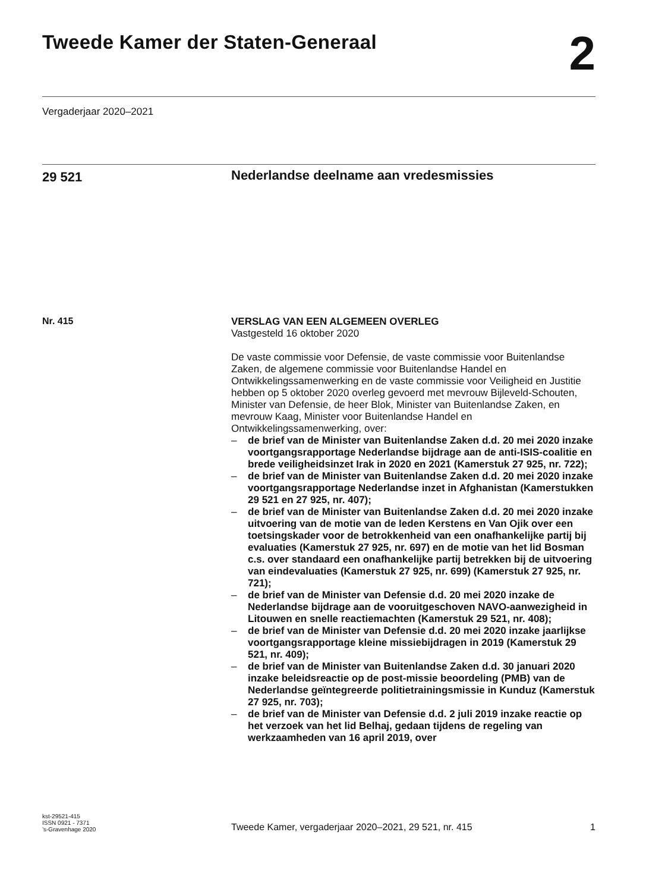Tweede Kamer der Staten-Generaal
2
Vergaderjaar 2020–2021
29 521
Nederlandse deelname aan vredesmissies
Nr. 415
VERSLAG VAN EEN ALGEMEEN OVERLEG
Vastgesteld 16 oktober 2020
De vaste commissie voor Defensie, de vaste commissie voor Buitenlandse Zaken, de algemene commissie voor Buitenlandse Handel en Ontwikkelingssamenwerking en de vaste commissie voor Veiligheid en Justitie hebben op 5 oktober 2020 overleg gevoerd met mevrouw Bijleveld-Schouten, Minister van Defensie, de heer Blok, Minister van Buitenlandse Zaken, en mevrouw Kaag, Minister voor Buitenlandse Handel en Ontwikkelingssamenwerking, over:
– de brief van de Minister van Buitenlandse Zaken d.d. 20 mei 2020 inzake voortgangsrapportage Nederlandse bijdrage aan de anti-ISIS-coalitie en brede veiligheidsinzet Irak in 2020 en 2021 (Kamerstuk 27 925, nr. 722);
– de brief van de Minister van Buitenlandse Zaken d.d. 20 mei 2020 inzake voortgangsrapportage Nederlandse inzet in Afghanistan (Kamerstukken 29 521 en 27 925, nr. 407);
– de brief van de Minister van Buitenlandse Zaken d.d. 20 mei 2020 inzake uitvoering van de motie van de leden Kerstens en Van Ojik over een toetsingskader voor de betrokkenheid van een onafhankelijke partij bij evaluaties (Kamerstuk 27 925, nr. 697) en de motie van het lid Bosman c.s. over standaard een onafhankelijke partij betrekken bij de uitvoering van eindevaluaties (Kamerstuk 27 925, nr. 699) (Kamerstuk 27 925, nr. 721);
– de brief van de Minister van Defensie d.d. 20 mei 2020 inzake de Nederlandse bijdrage aan de vooruitgeschoven NAVO-aanwezigheid in Litouwen en snelle reactiemachten (Kamerstuk 29 521, nr. 408);
– de brief van de Minister van Defensie d.d. 20 mei 2020 inzake jaarlijkse voortgangsrapportage kleine missiebijdragen in 2019 (Kamerstuk 29 521, nr. 409);
– de brief van de Minister van Buitenlandse Zaken d.d. 30 januari 2020 inzake beleidsreactie op de post-missie beoordeling (PMB) van de Nederlandse geïntegreerde politietrainingsmissie in Kunduz (Kamerstuk 27 925, nr. 703);
– de brief van de Minister van Defensie d.d. 2 juli 2019 inzake reactie op het verzoek van het lid Belhaj, gedaan tijdens de regeling van werkzaamheden van 16 april 2019, over
kst-29521-415
ISSN 0921 - 7371
’s-Gravenhage 2020
Tweede Kamer, vergaderjaar 2020–2021, 29 521, nr. 415
1